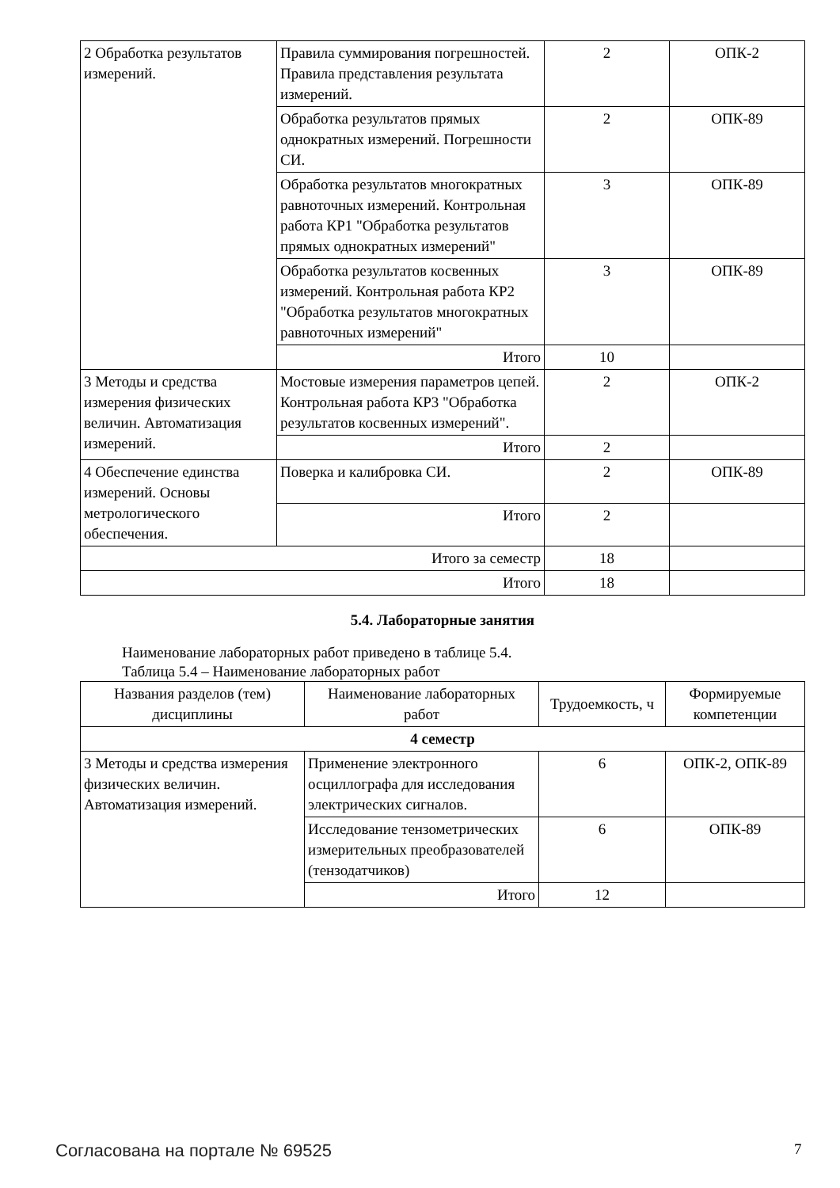| 2 Обработка результатов измерений. | Правила суммирования погрешностей. Правила представления результата измерений. | 2 | ОПК-2 |
| | Обработка результатов прямых однократных измерений. Погрешности СИ. | 2 | ОПК-89 |
| | Обработка результатов многократных равноточных измерений. Контрольная работа КР1 "Обработка результатов прямых однократных измерений" | 3 | ОПК-89 |
| | Обработка результатов косвенных измерений. Контрольная работа КР2 "Обработка результатов многократных равноточных измерений" | 3 | ОПК-89 |
| | Итого | 10 | |
| 3 Методы и средства измерения физических величин. Автоматизация измерений. | Мостовые измерения параметров цепей. Контрольная работа КР3 "Обработка результатов косвенных измерений". | 2 | ОПК-2 |
| | Итого | 2 | |
| 4 Обеспечение единства измерений. Основы метрологического обеспечения. | Поверка и калибровка СИ. | 2 | ОПК-89 |
| | Итого | 2 | |
| Итого за семестр | | 18 | |
| Итого | | 18 | |
5.4. Лабораторные занятия
Наименование лабораторных работ приведено в таблице 5.4.
Таблица 5.4 – Наименование лабораторных работ
| Названия разделов (тем) дисциплины | Наименование лабораторных работ | Трудоемкость, ч | Формируемые компетенции |
| --- | --- | --- | --- |
| 4 семестр | | | |
| 3 Методы и средства измерения физических величин. Автоматизация измерений. | Применение электронного осциллографа для исследования электрических сигналов. | 6 | ОПК-2, ОПК-89 |
| | Исследование тензометрических измерительных преобразователей (тензодатчиков) | 6 | ОПК-89 |
| | Итого | 12 | |
Согласована на портале № 69525 7